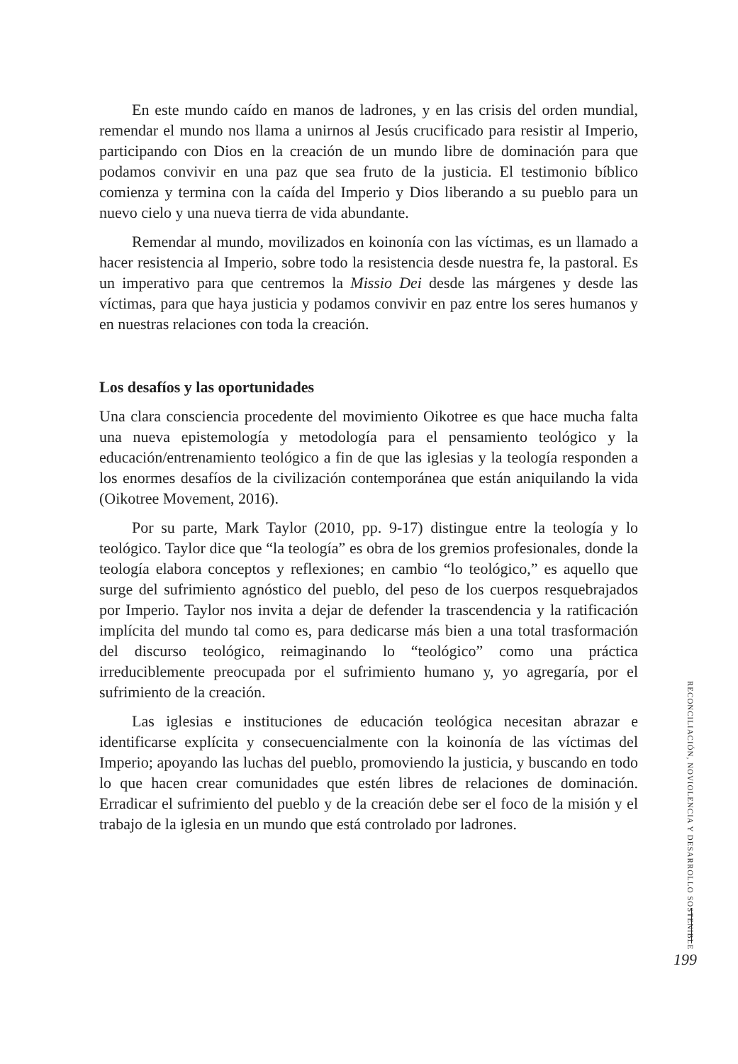En este mundo caído en manos de ladrones, y en las crisis del orden mundial, remendar el mundo nos llama a unirnos al Jesús crucificado para resistir al Imperio, participando con Dios en la creación de un mundo libre de dominación para que podamos convivir en una paz que sea fruto de la justicia. El testimonio bíblico comienza y termina con la caída del Imperio y Dios liberando a su pueblo para un nuevo cielo y una nueva tierra de vida abundante.
Remendar al mundo, movilizados en koinonía con las víctimas, es un llamado a hacer resistencia al Imperio, sobre todo la resistencia desde nuestra fe, la pastoral. Es un imperativo para que centremos la Missio Dei desde las márgenes y desde las víctimas, para que haya justicia y podamos convivir en paz entre los seres humanos y en nuestras relaciones con toda la creación.
Los desafíos y las oportunidades
Una clara consciencia procedente del movimiento Oikotree es que hace mucha falta una nueva epistemología y metodología para el pensamiento teológico y la educación/entrenamiento teológico a fin de que las iglesias y la teología responden a los enormes desafíos de la civilización contemporánea que están aniquilando la vida (Oikotree Movement, 2016).
Por su parte, Mark Taylor (2010, pp. 9-17) distingue entre la teología y lo teológico. Taylor dice que “la teología” es obra de los gremios profesionales, donde la teología elabora conceptos y reflexiones; en cambio “lo teológico,” es aquello que surge del sufrimiento agnóstico del pueblo, del peso de los cuerpos resquebrajados por Imperio. Taylor nos invita a dejar de defender la trascendencia y la ratificación implícita del mundo tal como es, para dedicarse más bien a una total trasformación del discurso teológico, reimaginando lo “teológico” como una práctica irreduciblemente preocupada por el sufrimiento humano y, yo agregaría, por el sufrimiento de la creación.
Las iglesias e instituciones de educación teológica necesitan abrazar e identificarse explícita y consecuencialmente con la koinonía de las víctimas del Imperio; apoyando las luchas del pueblo, promoviendo la justicia, y buscando en todo lo que hacen crear comunidades que estén libres de relaciones de dominación. Erradicar el sufrimiento del pueblo y de la creación debe ser el foco de la misión y el trabajo de la iglesia en un mundo que está controlado por ladrones.
RECONCILIACIÓN, NOVIOLENCIA Y DESARROLLO SOSTENIBLE
199